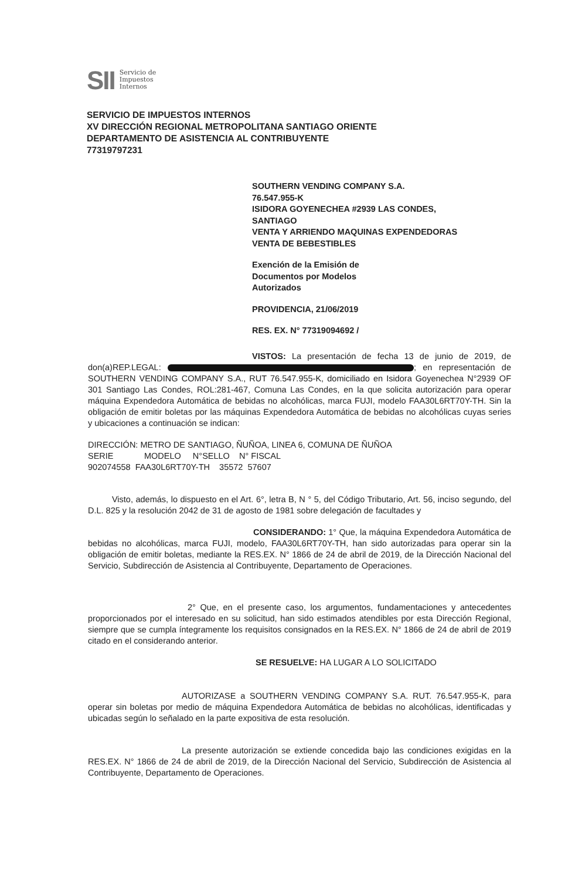SII Servicio de
Impuestos
Internos
SERVICIO DE IMPUESTOS INTERNOS
XV DIRECCIÓN REGIONAL METROPOLITANA SANTIAGO ORIENTE
DEPARTAMENTO DE ASISTENCIA AL CONTRIBUYENTE
77319797231
SOUTHERN VENDING COMPANY S.A.
76.547.955-K
ISIDORA GOYENECHEA #2939 LAS CONDES,
SANTIAGO
VENTA Y ARRIENDO MAQUINAS EXPENDEDORAS
VENTA DE BEBESTIBLES
Exención de la Emisión de
Documentos por Modelos
Autorizados
PROVIDENCIA, 21/06/2019
RES. EX. N° 77319094692 /
VISTOS: La presentación de fecha 13 de junio de 2019, de don(a)REP.LEGAL: ; en representación de SOUTHERN VENDING COMPANY S.A., RUT 76.547.955-K, domiciliado en Isidora Goyenechea N°2939 OF 301 Santiago Las Condes, ROL:281-467, Comuna Las Condes, en la que solicita autorización para operar máquina Expendedora Automática de bebidas no alcohólicas, marca FUJI, modelo FAA30L6RT70Y-TH. Sin la obligación de emitir boletas por las máquinas Expendedora Automática de bebidas no alcohólicas cuyas series y ubicaciones a continuación se indican:
DIRECCIÓN: METRO DE SANTIAGO, ÑUÑOA, LINEA 6, COMUNA DE ÑUÑOA
SERIE MODELO N°SELLO N° FISCAL
902074558 FAA30L6RT70Y-TH 35572 57607
Visto, además, lo dispuesto en el Art. 6°, letra B, N ° 5, del Código Tributario, Art. 56, inciso segundo, del D.L. 825 y la resolución 2042 de 31 de agosto de 1981 sobre delegación de facultades y
CONSIDERANDO: 1° Que, la máquina Expendedora Automática de bebidas no alcohólicas, marca FUJI, modelo, FAA30L6RT70Y-TH, han sido autorizadas para operar sin la obligación de emitir boletas, mediante la RES.EX. N° 1866 de 24 de abril de 2019, de la Dirección Nacional del Servicio, Subdirección de Asistencia al Contribuyente, Departamento de Operaciones.
2° Que, en el presente caso, los argumentos, fundamentaciones y antecedentes proporcionados por el interesado en su solicitud, han sido estimados atendibles por esta Dirección Regional, siempre que se cumpla íntegramente los requisitos consignados en la RES.EX. N° 1866 de 24 de abril de 2019 citado en el considerando anterior.
SE RESUELVE: HA LUGAR A LO SOLICITADO
AUTORIZASE a SOUTHERN VENDING COMPANY S.A. RUT. 76.547.955-K, para operar sin boletas por medio de máquina Expendedora Automática de bebidas no alcohólicas, identificadas y ubicadas según lo señalado en la parte expositiva de esta resolución.
La presente autorización se extiende concedida bajo las condiciones exigidas en la RES.EX. N° 1866 de 24 de abril de 2019, de la Dirección Nacional del Servicio, Subdirección de Asistencia al Contribuyente, Departamento de Operaciones.